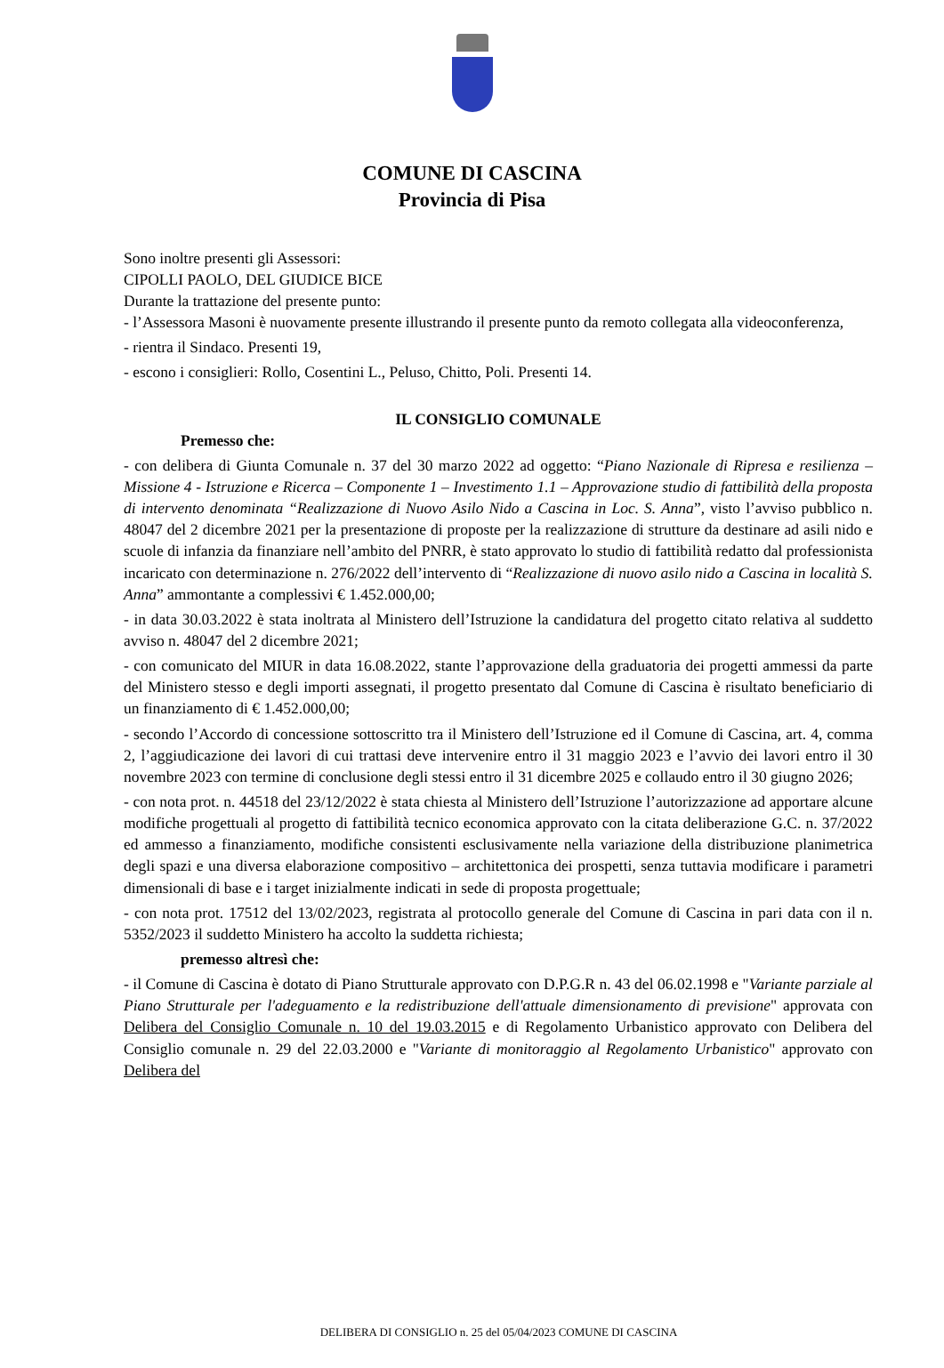COMUNE DI CASCINA
Provincia di Pisa
Sono inoltre presenti gli Assessori:
CIPOLLI PAOLO, DEL GIUDICE BICE
Durante la trattazione del presente punto:
- l’Assessora Masoni è nuovamente presente illustrando il presente punto da remoto collegata alla videoconferenza,
- rientra il Sindaco. Presenti 19,
- escono i consiglieri: Rollo, Cosentini L., Peluso, Chitto, Poli. Presenti 14.
IL CONSIGLIO COMUNALE
Premesso che:
- con delibera di Giunta Comunale n. 37 del 30 marzo 2022 ad oggetto: “Piano Nazionale di Ripresa e resilienza – Missione 4 - Istruzione e Ricerca – Componente 1 – Investimento 1.1 – Approvazione studio di fattibilità della proposta di intervento denominata “Realizzazione di Nuovo Asilo Nido a Cascina in Loc. S. Anna”, visto l’avviso pubblico n. 48047 del 2 dicembre 2021 per la presentazione di proposte per la realizzazione di strutture da destinare ad asili nido e scuole di infanzia da finanziare nell’ambito del PNRR, è stato approvato lo studio di fattibilità redatto dal professionista incaricato con determinazione n. 276/2022 dell’intervento di “Realizzazione di nuovo asilo nido a Cascina in località S. Anna” ammontante a complessivi € 1.452.000,00;
- in data 30.03.2022 è stata inoltrata al Ministero dell’Istruzione la candidatura del progetto citato relativa al suddetto avviso n. 48047 del 2 dicembre 2021;
- con comunicato del MIUR in data 16.08.2022, stante l’approvazione della graduatoria dei progetti ammessi da parte del Ministero stesso e degli importi assegnati, il progetto presentato dal Comune di Cascina è risultato beneficiario di un finanziamento di € 1.452.000,00;
- secondo l’Accordo di concessione sottoscritto tra il Ministero dell’Istruzione ed il Comune di Cascina, art. 4, comma 2, l’aggiudicazione dei lavori di cui trattasi deve intervenire entro il 31 maggio 2023 e l’avvio dei lavori entro il 30 novembre 2023 con termine di conclusione degli stessi entro il 31 dicembre 2025 e collaudo entro il 30 giugno 2026;
- con nota prot. n. 44518 del 23/12/2022 è stata chiesta al Ministero dell’Istruzione l’autorizzazione ad apportare alcune modifiche progettuali al progetto di fattibilità tecnico economica approvato con la citata deliberazione G.C. n. 37/2022 ed ammesso a finanziamento, modifiche consistenti esclusivamente nella variazione della distribuzione planimetrica degli spazi e una diversa elaborazione compositivo – architettonica dei prospetti, senza tuttavia modificare i parametri dimensionali di base e i target inizialmente indicati in sede di proposta progettuale;
- con nota prot. 17512 del 13/02/2023, registrata al protocollo generale del Comune di Cascina in pari data con il n. 5352/2023 il suddetto Ministero ha accolto la suddetta richiesta;
premesso altresì che:
- il Comune di Cascina è dotato di Piano Strutturale approvato con D.P.G.R n. 43 del 06.02.1998 e "Variante parziale al Piano Strutturale per l'adeguamento e la redistribuzione dell'attuale dimensionamento di previsione" approvata con Delibera del Consiglio Comunale n. 10 del 19.03.2015 e di Regolamento Urbanistico approvato con Delibera del Consiglio comunale n. 29 del 22.03.2000 e "Variante di monitoraggio al Regolamento Urbanistico" approvato con Delibera del
DELIBERA DI CONSIGLIO n. 25 del 05/04/2023 COMUNE DI CASCINA